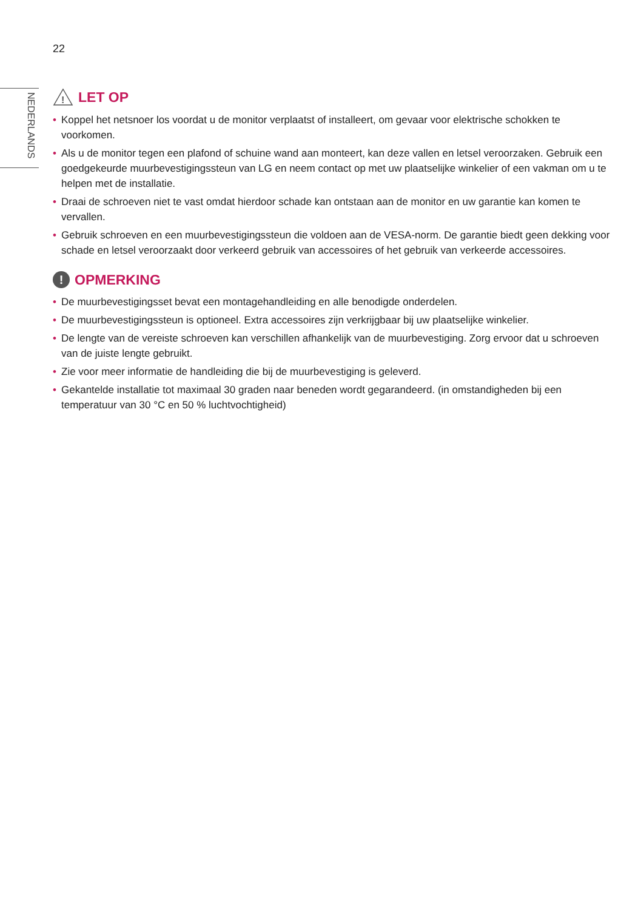22
NEDERLANDS
!
LET OP
• Koppel het netsnoer los voordat u de monitor verplaatst of installeert, om gevaar voor elektrische schokken te voorkomen.
• Als u de monitor tegen een plafond of schuine wand aan monteert, kan deze vallen en letsel veroorzaken. Gebruik een goedgekeurde muurbevestigingssteun van LG en neem contact op met uw plaatselijke winkelier of een vakman om u te helpen met de installatie.
• Draai de schroeven niet te vast omdat hierdoor schade kan ontstaan aan de monitor en uw garantie kan komen te vervallen.
• Gebruik schroeven en een muurbevestigingssteun die voldoen aan de VESA-norm. De garantie biedt geen dekking voor schade en letsel veroorzaakt door verkeerd gebruik van accessoires of het gebruik van verkeerde accessoires.
! OPMERKING
• De muurbevestigingsset bevat een montagehandleiding en alle benodigde onderdelen.
• De muurbevestigingssteun is optioneel. Extra accessoires zijn verkrijgbaar bij uw plaatselijke winkelier.
• De lengte van de vereiste schroeven kan verschillen afhankelijk van de muurbevestiging. Zorg ervoor dat u schroeven van de juiste lengte gebruikt.
• Zie voor meer informatie de handleiding die bij de muurbevestiging is geleverd.
• Gekantelde installatie tot maximaal 30 graden naar beneden wordt gegarandeerd. (in omstandigheden bij een temperatuur van 30 °C en 50 % luchtvochtigheid)